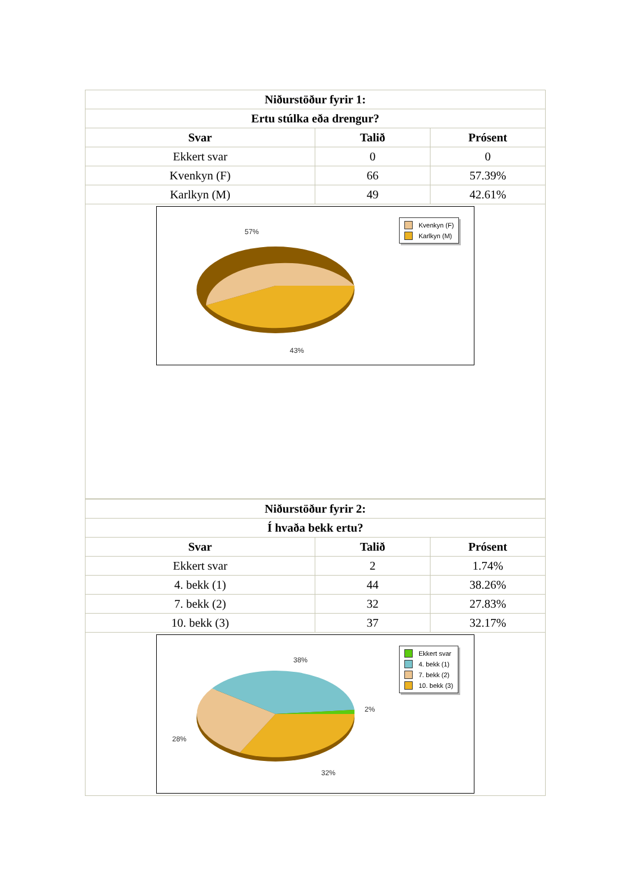| Niðurstöður fyrir 1: | | |
| --- | --- | --- |
| Ertu stúlka eða drengur? | | |
| Svar | Talið | Prósent |
| Ekkert svar | 0 | 0 |
| Kvenkyn (F) | 66 | 57.39% |
| Karlkyn (M) | 49 | 42.61% |
| 57% 43% Kvenkyn (F) Karlkyn (M) | | |
| Niðurstöður fyrir 2: | | |
| --- | --- | --- |
| Í hvaða bekk ertu? | | |
| Svar | Talið | Prósent |
| Ekkert svar | 2 | 1.74% |
| 4. bekk (1) | 44 | 38.26% |
| 7. bekk (2) | 32 | 27.83% |
| 10. bekk (3) | 37 | 32.17% |
| 38% 2% 28% 32% Ekkert svar 4. bekk (1) 7. bekk (2) 10. bekk (3) | | |